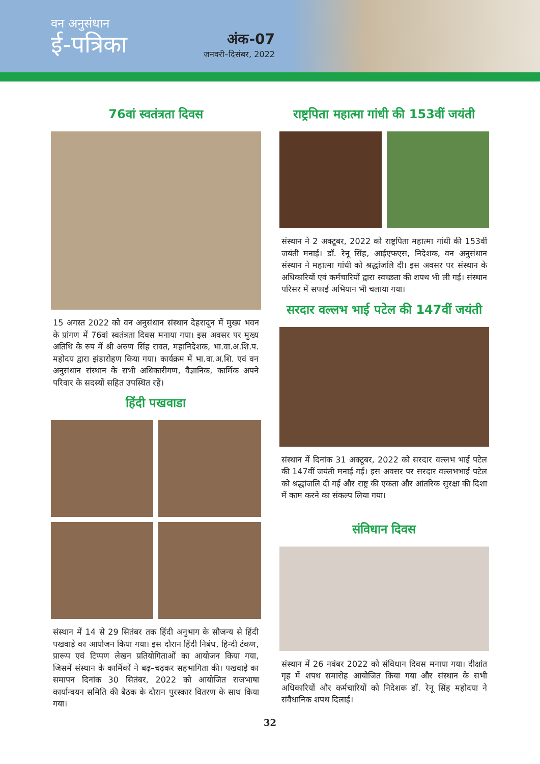वन अनुसंधान
ई-पत्रिका
अंक-07
जनवरी–दिसंबर, 2022
76वां स्वतंत्रता दिवस
15 अगस्त 2022 को वन अनुसंधान संस्थान देहरादून में मुख्य भवन के प्रांगण में 76वां स्वतंत्रता दिवस मनाया गया। इस अवसर पर मुख्य अतिथि के रुप में श्री अरुण सिंह रावत, महानिदेशक, भा.वा.अ.शि.प. महोदय द्वारा झंडारोहण किया गया। कार्यक्रम में भा.वा.अ.शि. एवं वन अनुसंधान संस्थान के सभी अधिकारीगण, वैज्ञानिक, कार्मिक अपने परिवार के सदस्यों सहित उपस्थित रहें।
हिंदी पखवाडा
संस्थान में 14 से 29 सितंबर तक हिंदी अनुभाग के सौजन्य से हिंदी पखवाड़े का आयोजन किया गया। इस दौरान हिंदी निबंध, हिन्दी टंकण, प्रारूप एवं टिप्पण लेखन प्रतियोगिताओं का आयोजन किया गया, जिसमें संस्थान के कार्मिकों ने बढ़–चढ़कर सहभागिता की। पखवाड़े का समापन दिनांक 30 सितंबर, 2022 को आयोजित राजभाषा कार्यान्वयन समिति की बैठक के दौरान पुरस्कार वितरण के साथ किया गया।
राष्ट्रपिता महात्मा गांधी की 153वीं जयंती
संस्थान ने 2 अक्टूबर, 2022 को राष्ट्रपिता महात्मा गांधी की 153वीं जयंती मनाई। डॉ. रेनू सिंह, आईएफएस, निदेशक, वन अनुसंधान संस्थान ने महात्मा गांधी को श्रद्धांजलि दी। इस अवसर पर संस्थान के अधिकारियों एवं कर्मचारियों द्वारा स्वच्छता की शपथ भी ली गई। संस्थान परिसर में सफाई अभियान भी चलाया गया।
सरदार वल्लभ भाई पटेल की 147वीं जयंती
संस्थान में दिनांक 31 अक्टूबर, 2022 को सरदार वल्लभ भाई पटेल की 147वीं जयंती मनाई गई। इस अवसर पर सरदार वल्लभभाई पटेल को श्रद्धांजलि दी गई और राष्ट्र की एकता और आंतरिक सुरक्षा की दिशा में काम करने का संकल्प लिया गया।
संविधान दिवस
संस्थान में 26 नवंबर 2022 को संविधान दिवस मनाया गया। दीक्षांत गृह में शपथ समारोह आयोजित किया गया और संस्थान के सभी अधिकारियों और कर्मचारियों को निदेशक डॉ. रेनू सिंह महोदया ने संवैधानिक शपथ दिलाई।
32